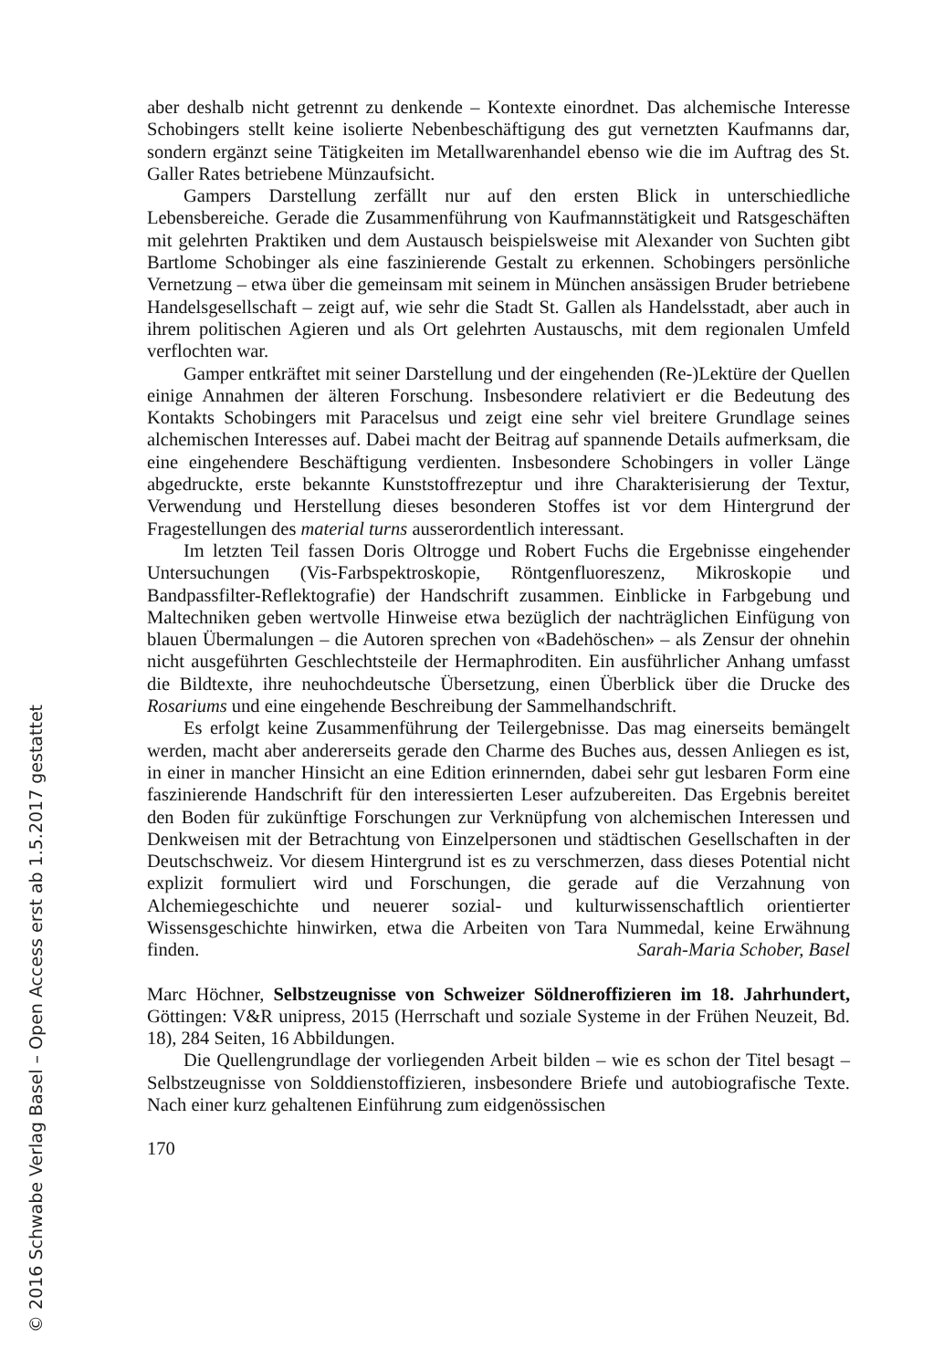aber deshalb nicht getrennt zu denkende – Kontexte einordnet. Das alchemische Interesse Schobingers stellt keine isolierte Nebenbeschäftigung des gut vernetzten Kaufmanns dar, sondern ergänzt seine Tätigkeiten im Metallwarenhandel ebenso wie die im Auftrag des St. Galler Rates betriebene Münzaufsicht.
Gampers Darstellung zerfällt nur auf den ersten Blick in unterschiedliche Lebensbereiche. Gerade die Zusammenführung von Kaufmannstätigkeit und Ratsgeschäften mit gelehrten Praktiken und dem Austausch beispielsweise mit Alexander von Suchten gibt Bartlome Schobinger als eine faszinierende Gestalt zu erkennen. Schobingers persönliche Vernetzung – etwa über die gemeinsam mit seinem in München ansässigen Bruder betriebene Handelsgesellschaft – zeigt auf, wie sehr die Stadt St. Gallen als Handelsstadt, aber auch in ihrem politischen Agieren und als Ort gelehrten Austauschs, mit dem regionalen Umfeld verflochten war.
Gamper entkräftet mit seiner Darstellung und der eingehenden (Re-)Lektüre der Quellen einige Annahmen der älteren Forschung. Insbesondere relativiert er die Bedeutung des Kontakts Schobingers mit Paracelsus und zeigt eine sehr viel breitere Grundlage seines alchemischen Interesses auf. Dabei macht der Beitrag auf spannende Details aufmerksam, die eine eingehendere Beschäftigung verdienten. Insbesondere Schobingers in voller Länge abgedruckte, erste bekannte Kunststoffrezeptur und ihre Charakterisierung der Textur, Verwendung und Herstellung dieses besonderen Stoffes ist vor dem Hintergrund der Fragestellungen des material turns ausserordentlich interessant.
Im letzten Teil fassen Doris Oltrogge und Robert Fuchs die Ergebnisse eingehender Untersuchungen (Vis-Farbspektroskopie, Röntgenfluoreszenz, Mikroskopie und Bandpassfilter-Reflektografie) der Handschrift zusammen. Einblicke in Farbgebung und Maltechniken geben wertvolle Hinweise etwa bezüglich der nachträglichen Einfügung von blauen Übermalungen – die Autoren sprechen von «Badehöschen» – als Zensur der ohnehin nicht ausgeführten Geschlechtsteile der Hermaphroditen. Ein ausführlicher Anhang umfasst die Bildtexte, ihre neuhochdeutsche Übersetzung, einen Überblick über die Drucke des Rosariums und eine eingehende Beschreibung der Sammelhandschrift.
Es erfolgt keine Zusammenführung der Teilergebnisse. Das mag einerseits bemängelt werden, macht aber andererseits gerade den Charme des Buches aus, dessen Anliegen es ist, in einer in mancher Hinsicht an eine Edition erinnernden, dabei sehr gut lesbaren Form eine faszinierende Handschrift für den interessierten Leser aufzubereiten. Das Ergebnis bereitet den Boden für zukünftige Forschungen zur Verknüpfung von alchemischen Interessen und Denkweisen mit der Betrachtung von Einzelpersonen und städtischen Gesellschaften in der Deutschschweiz. Vor diesem Hintergrund ist es zu verschmerzen, dass dieses Potential nicht explizit formuliert wird und Forschungen, die gerade auf die Verzahnung von Alchemiegeschichte und neuerer sozial- und kulturwissenschaftlich orientierter Wissensgeschichte hinwirken, etwa die Arbeiten von Tara Nummedal, keine Erwähnung finden. Sarah-Maria Schober, Basel
Marc Höchner, Selbstzeugnisse von Schweizer Söldneroffizieren im 18. Jahrhundert, Göttingen: V&R unipress, 2015 (Herrschaft und soziale Systeme in der Frühen Neuzeit, Bd. 18), 284 Seiten, 16 Abbildungen.
Die Quellengrundlage der vorliegenden Arbeit bilden – wie es schon der Titel besagt – Selbstzeugnisse von Solddienstoffizieren, insbesondere Briefe und autobiografische Texte. Nach einer kurz gehaltenen Einführung zum eidgenössischen
170
© 2016 Schwabe Verlag Basel – Open Access erst ab 1.5.2017 gestattet